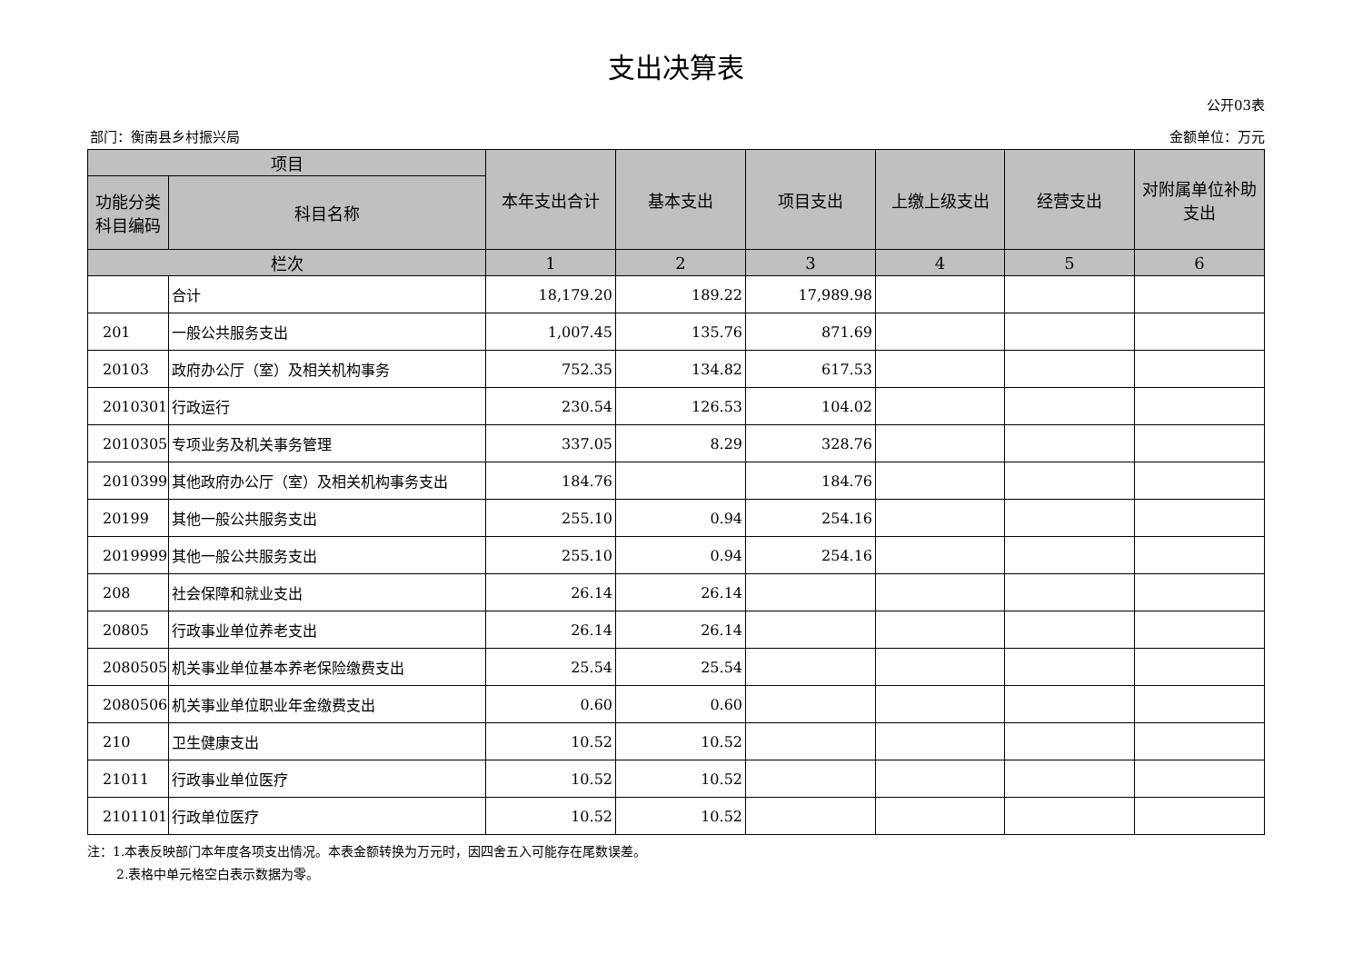支出决算表
公开03表
部门：衡南县乡村振兴局 金额单位：万元
| 项目 | | 本年支出合计 | 基本支出 | 项目支出 | 上缴上级支出 | 经营支出 | 对附属单位补助支出 |
| --- | --- | --- | --- | --- | --- | --- | --- |
| 功能分类科目编码 | 科目名称 | | | | | | |
| 栏次 | | 1 | 2 | 3 | 4 | 5 | 6 |
| | 合计 | 18,179.20 | 189.22 | 17,989.98 | | | |
| 201 | 一般公共服务支出 | 1,007.45 | 135.76 | 871.69 | | | |
| 20103 | 政府办公厅（室）及相关机构事务 | 752.35 | 134.82 | 617.53 | | | |
| 2010301 | 行政运行 | 230.54 | 126.53 | 104.02 | | | |
| 2010305 | 专项业务及机关事务管理 | 337.05 | 8.29 | 328.76 | | | |
| 2010399 | 其他政府办公厅（室）及相关机构事务支出 | 184.76 | | 184.76 | | | |
| 20199 | 其他一般公共服务支出 | 255.10 | 0.94 | 254.16 | | | |
| 2019999 | 其他一般公共服务支出 | 255.10 | 0.94 | 254.16 | | | |
| 208 | 社会保障和就业支出 | 26.14 | 26.14 | | | | |
| 20805 | 行政事业单位养老支出 | 26.14 | 26.14 | | | | |
| 2080505 | 机关事业单位基本养老保险缴费支出 | 25.54 | 25.54 | | | | |
| 2080506 | 机关事业单位职业年金缴费支出 | 0.60 | 0.60 | | | | |
| 210 | 卫生健康支出 | 10.52 | 10.52 | | | | |
| 21011 | 行政事业单位医疗 | 10.52 | 10.52 | | | | |
| 2101101 | 行政单位医疗 | 10.52 | 10.52 | | | | |
注：1.本表反映部门本年度各项支出情况。本表金额转换为万元时，因四舍五入可能存在尾数误差。
2.表格中单元格空白表示数据为零。